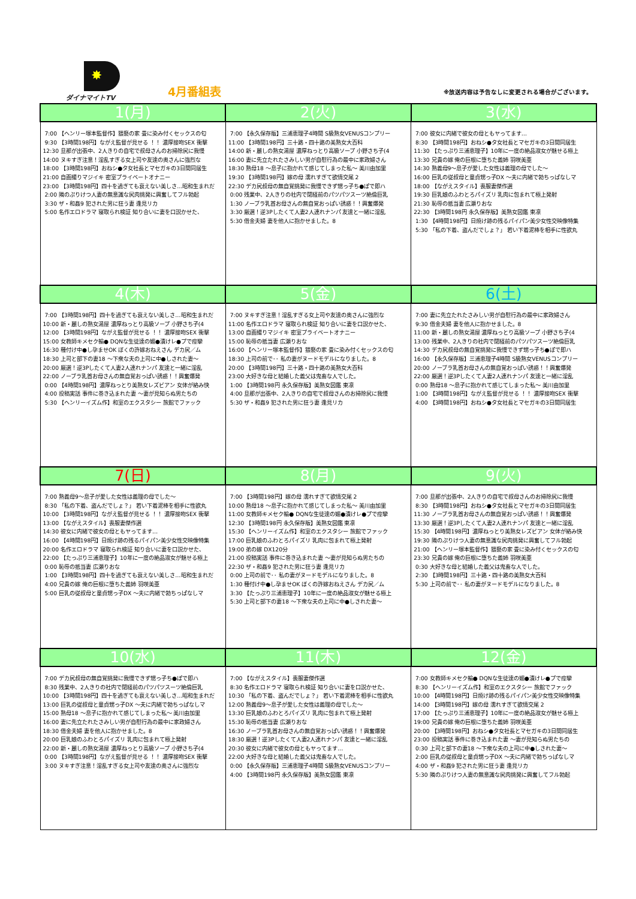✸
ダイナマイトTV
4月番組表
※放送内容は予告なしに変更される場合がございます。
| 1(月) | 2(火) | 3(水) |
| --- | --- | --- |
| 7:00 【ヘンリー塚本監督作】猥褻の家 畳に染み付くセックスの匂 9:30 【3時間198円】ながえ監督が見せる ！！ 濃厚接吻SEX 衝撃 12:30 旦那が出張中、2人きりの自宅で叔母さんのお掃除尻に我慢 14:00 ヌキすぎ注意！淫乱すぎる女上司や友達の奥さんに強烈な 18:00 【3時間198円】おねシ●タ女社長とマセガキの3日間同居生 21:00 自画撮りマジイキ 密室プライベートオナニー 23:00 【3時間198円】四十を過ぎても衰えない美しさ…昭和生まれだ 2:00 隣のぷりけつ人妻の無意識な尻肉挑発に興奮してフル勃起 3:30 ザ・和姦9 犯された男に狂う妻 逢見リカ 5:00 名作エロドラマ 寝取られ検証 知り合いに妻を口説かせた、 | 7:00 【永久保存版】三浦恵理子4時間 S級熟女VENUSコンプリー 11:00 【3時間198円】三十路・四十路の美熟女大百科 14:00 新・麗しの熟女湯屋 濃厚ねっとり高級ソープ 小野さち子(4 16:00 妻に先立たれたさみしい男が自慰行為の最中に家政婦さん 18:30 熟母18 ～息子に抱かれて感じてしまった私～ 美川由加里 19:30 【3時間198円】嫁の母 濡れすぎて欲情交尾 2 22:30 デカ尻叔母の無自覚挑発に我慢できず甥っ子ち●ぽで即ハ 0:00 残業中、2人きりの社内で閉経前のパツパツスーツ絶倫巨乳 1:30 ノーブラ乳首お母さんの無自覚おっぱい誘惑！！興奮爆発 3:30 厳選！逆3Pしたくて人妻2人連れナンパ 友達と一緒に淫乱 5:30 借金夫婦 妻を他人に抱かせました。8 | 7:00 彼女に内緒で彼女の母ともヤってます… 8:30 【3時間198円】おねシ●タ女社長とマセガキの3日間同居生 11:30 【たっぷり三浦恵理子】10年に一度の絶品淑女が魅せる極上 13:30 兄貴の嫁 俺の巨根に堕ちた義姉 羽咲美亜 14:30 熟義母9～息子が愛した女性は義理の母でした～ 16:00 巨乳の従叔母と童貞甥っ子DX ～夫に内緒で勃ちっぱなしマ 18:00 【ながえスタイル】喪服妻傑作選 19:30 巨乳娘のふわとろパイズリ 乳肉に包まれて極上発射 21:30 恥辱の抵当妻 広瀬りおな 22:30 【3時間198円 永久保存版】美熟女図鑑 東凛 1:30 【4時間198円】日焼け跡の残るパイパン美少女性交映像特集 5:30 「私の下着、盗んだでしょ？」 若い下着泥棒を相手に性欲丸 |
| 4(木) | 5(金) | 6(土) |
| 7:00 【3時間198円】四十を過ぎても衰えない美しさ…昭和生まれだ 10:00 新・麗しの熟女湯屋 濃厚ねっとり高級ソープ 小野さち子(4 12:00 【3時間198円】ながえ監督が見せる ！！ 濃厚接吻SEX 衝撃 15:00 女教師キメセク輪● DQNな生徒達の媚●漬けレ●プで痙攣 16:30 種付け中●し孕ませOK ぼくの許嫁おねえさん デカ尻／ム 18:30 上司と部下の妻18 ～下衆な夫の上司に中●しされた妻～ 20:00 厳選！逆3Pしたくて人妻2人連れナンパ 友達と一緒に淫乱 22:00 ノーブラ乳首お母さんの無自覚おっぱい誘惑！！興奮爆発 0:00 【4時間198円】濃厚ねっとり美熟女レズビアン 女体が絡み快 4:00 投稿実話 事件に巻き込まれた妻 ～妻が見知らぬ男たちの 5:30 【ヘンリーイズム作】和室のエクスタシー 旅館でファック | 7:00 ヌキすぎ注意！淫乱すぎる女上司や友達の奥さんに強烈な 11:00 名作エロドラマ 寝取られ検証 知り合いに妻を口説かせた、 13:00 自画撮りマジイキ 密室プライベートオナニー 15:00 恥辱の抵当妻 広瀬りおな 16:00 【ヘンリー塚本監督作】猥褻の家 畳に染み付くセックスの匂 18:30 上司の前で･･ 私の妻がヌードモデルになりました。8 20:00 【3時間198円】三十路・四十路の美熟女大百科 23:00 大好きな母と結婚した義父は鬼畜な人でした。 1:00 【3時間198円 永久保存版】美熟女図鑑 東凛 4:00 旦那が出張中、2人きりの自宅で叔母さんのお掃除尻に我慢 5:30 ザ・和姦9 犯された男に狂う妻 逢見リカ | 7:00 妻に先立たれたさみしい男が自慰行為の最中に家政婦さん 9:30 借金夫婦 妻を他人に抱かせました。8 11:00 新・麗しの熟女湯屋 濃厚ねっとり高級ソープ 小野さち子(4 13:00 残業中、2人きりの社内で閉経前のパツパツスーツ絶倫巨乳 14:30 デカ尻叔母の無自覚挑発に我慢できず甥っ子ち●ぽで即ハ 16:00 【永久保存版】三浦恵理子4時間 S級熟女VENUSコンプリー 20:00 ノーブラ乳首お母さんの無自覚おっぱい誘惑！！興奮爆発 22:00 厳選！逆3Pしたくて人妻2人連れナンパ 友達と一緒に淫乱 0:00 熟母18 ～息子に抱かれて感じてしまった私～ 美川由加里 1:00 【3時間198円】ながえ監督が見せる ！！ 濃厚接吻SEX 衝撃 4:00 【3時間198円】おねシ●タ女社長とマセガキの3日間同居生 |
| 7(日) | 8(月) | 9(火) |
| 7:00 熟義母9～息子が愛した女性は義理の母でした～ 8:30 「私の下着、盗んだでしょ？」 若い下着泥棒を相手に性欲丸 10:00 【3時間198円】ながえ監督が見せる ！！ 濃厚接吻SEX 衝撃 13:00 【ながえスタイル】喪服妻傑作選 14:30 彼女に内緒で彼女の母ともヤってます… 16:00 【4時間198円】日焼け跡の残るパイパン美少女性交映像特集 20:00 名作エロドラマ 寝取られ検証 知り合いに妻を口説かせた、 22:00 【たっぷり三浦恵理子】10年に一度の絶品淑女が魅せる極上 0:00 恥辱の抵当妻 広瀬りおな 1:00 【3時間198円】四十を過ぎても衰えない美しさ…昭和生まれだ 4:00 兄貴の嫁 俺の巨根に堕ちた義姉 羽咲美亜 5:00 巨乳の従叔母と童貞甥っ子DX ～夫に内緒で勃ちっぱなしマ | 7:00 【3時間198円】嫁の母 濡れすぎて欲情交尾 2 10:00 熟母18 ～息子に抱かれて感じてしまった私～ 美川由加里 11:00 女教師キメセク輪● DQNな生徒達の媚●漬けレ●プで痙攣 12:30 【3時間198円 永久保存版】美熟女図鑑 東凛 15:30 【ヘンリーイズム作】和室のエクスタシー 旅館でファック 17:00 巨乳娘のふわとろパイズリ 乳肉に包まれて極上発射 19:00 弟の嫁 DX120分 21:00 投稿実話 事件に巻き込まれた妻 ～妻が見知らぬ男たちの 22:30 ザ・和姦9 犯された男に狂う妻 逢見リカ 0:00 上司の前で･･ 私の妻がヌードモデルになりました。8 1:30 種付け中●し孕ませOK ぼくの許嫁おねえさん デカ尻／ム 3:30 【たっぷり三浦恵理子】10年に一度の絶品淑女が魅せる極上 5:30 上司と部下の妻18 ～下衆な夫の上司に中●しされた妻～ | 7:00 旦那が出張中、2人きりの自宅で叔母さんのお掃除尻に我慢 8:30 【3時間198円】おねシ●タ女社長とマセガキの3日間同居生 11:30 ノーブラ乳首お母さんの無自覚おっぱい誘惑！！興奮爆発 13:30 厳選！逆3Pしたくて人妻2人連れナンパ 友達と一緒に淫乱 15:30 【4時間198円】濃厚ねっとり美熟女レズビアン 女体が絡み快 19:30 隣のぷりけつ人妻の無意識な尻肉挑発に興奮してフル勃起 21:00 【ヘンリー塚本監督作】猥褻の家 畳に染み付くセックスの匂 23:30 兄貴の嫁 俺の巨根に堕ちた義姉 羽咲美亜 0:30 大好きな母と結婚した義父は鬼畜な人でした。 2:30 【3時間198円】三十路・四十路の美熟女大百科 5:30 上司の前で･･ 私の妻がヌードモデルになりました。8 |
| 10(水) | 11(木) | 12(金) |
| 7:00 デカ尻叔母の無自覚挑発に我慢できず甥っ子ち●ぽで即ハ 8:30 残業中、2人きりの社内で閉経前のパツパツスーツ絶倫巨乳 10:00 【3時間198円】四十を過ぎても衰えない美しさ…昭和生まれだ 13:00 巨乳の従叔母と童貞甥っ子DX ～夫に内緒で勃ちっぱなしマ 15:00 熟母18 ～息子に抱かれて感じてしまった私～ 美川由加里 16:00 妻に先立たれたさみしい男が自慰行為の最中に家政婦さん 18:30 借金夫婦 妻を他人に抱かせました。8 20:00 巨乳娘のふわとろパイズリ 乳肉に包まれて極上発射 22:00 新・麗しの熟女湯屋 濃厚ねっとり高級ソープ 小野さち子(4 0:00 【3時間198円】ながえ監督が見せる ！！ 濃厚接吻SEX 衝撃 3:00 ヌキすぎ注意！淫乱すぎる女上司や友達の奥さんに強烈な | 7:00 【ながえスタイル】喪服妻傑作選 8:30 名作エロドラマ 寝取られ検証 知り合いに妻を口説かせた、 10:30 「私の下着、盗んだでしょ？」 若い下着泥棒を相手に性欲丸 12:00 熟義母9～息子が愛した女性は義理の母でした～ 13:30 巨乳娘のふわとろパイズリ 乳肉に包まれて極上発射 15:30 恥辱の抵当妻 広瀬りおな 16:30 ノーブラ乳首お母さんの無自覚おっぱい誘惑！！興奮爆発 18:30 厳選！逆3Pしたくて人妻2人連れナンパ 友達と一緒に淫乱 20:30 彼女に内緒で彼女の母ともヤってます… 22:00 大好きな母と結婚した義父は鬼畜な人でした。 0:00 【永久保存版】三浦恵理子4時間 S級熟女VENUSコンプリー 4:00 【3時間198円 永久保存版】美熟女図鑑 東凛 | 7:00 女教師キメセク輪● DQNな生徒達の媚●漬けレ●プで痙攣 8:30 【ヘンリーイズム作】和室のエクスタシー 旅館でファック 10:00 【4時間198円】日焼け跡の残るパイパン美少女性交映像特集 14:00 【3時間198円】嫁の母 濡れすぎて欲情交尾 2 17:00 【たっぷり三浦恵理子】10年に一度の絶品淑女が魅せる極上 19:00 兄貴の嫁 俺の巨根に堕ちた義姉 羽咲美亜 20:00 【3時間198円】おねシ●タ女社長とマセガキの3日間同居生 23:00 投稿実話 事件に巻き込まれた妻 ～妻が見知らぬ男たちの 0:30 上司と部下の妻18 ～下衆な夫の上司に中●しされた妻～ 2:00 巨乳の従叔母と童貞甥っ子DX ～夫に内緒で勃ちっぱなしマ 4:00 ザ・和姦9 犯された男に狂う妻 逢見リカ 5:30 隣のぷりけつ人妻の無意識な尻肉挑発に興奮してフル勃起 |